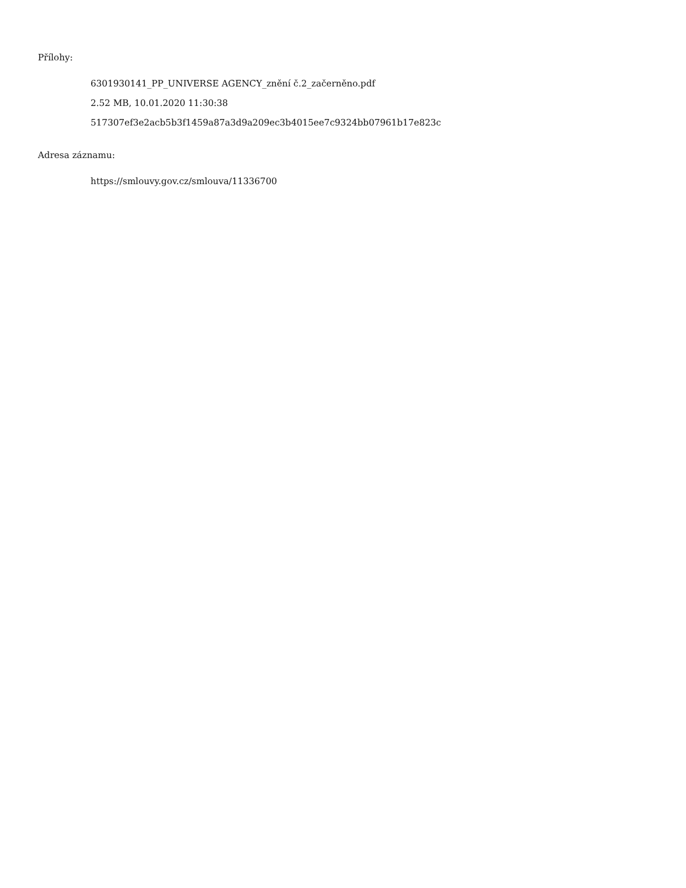Přílohy:
6301930141_PP_UNIVERSE AGENCY_znění č.2_začerněno.pdf
2.52 MB, 10.01.2020 11:30:38
517307ef3e2acb5b3f1459a87a3d9a209ec3b4015ee7c9324bb07961b17e823c
Adresa záznamu:
https://smlouvy.gov.cz/smlouva/11336700